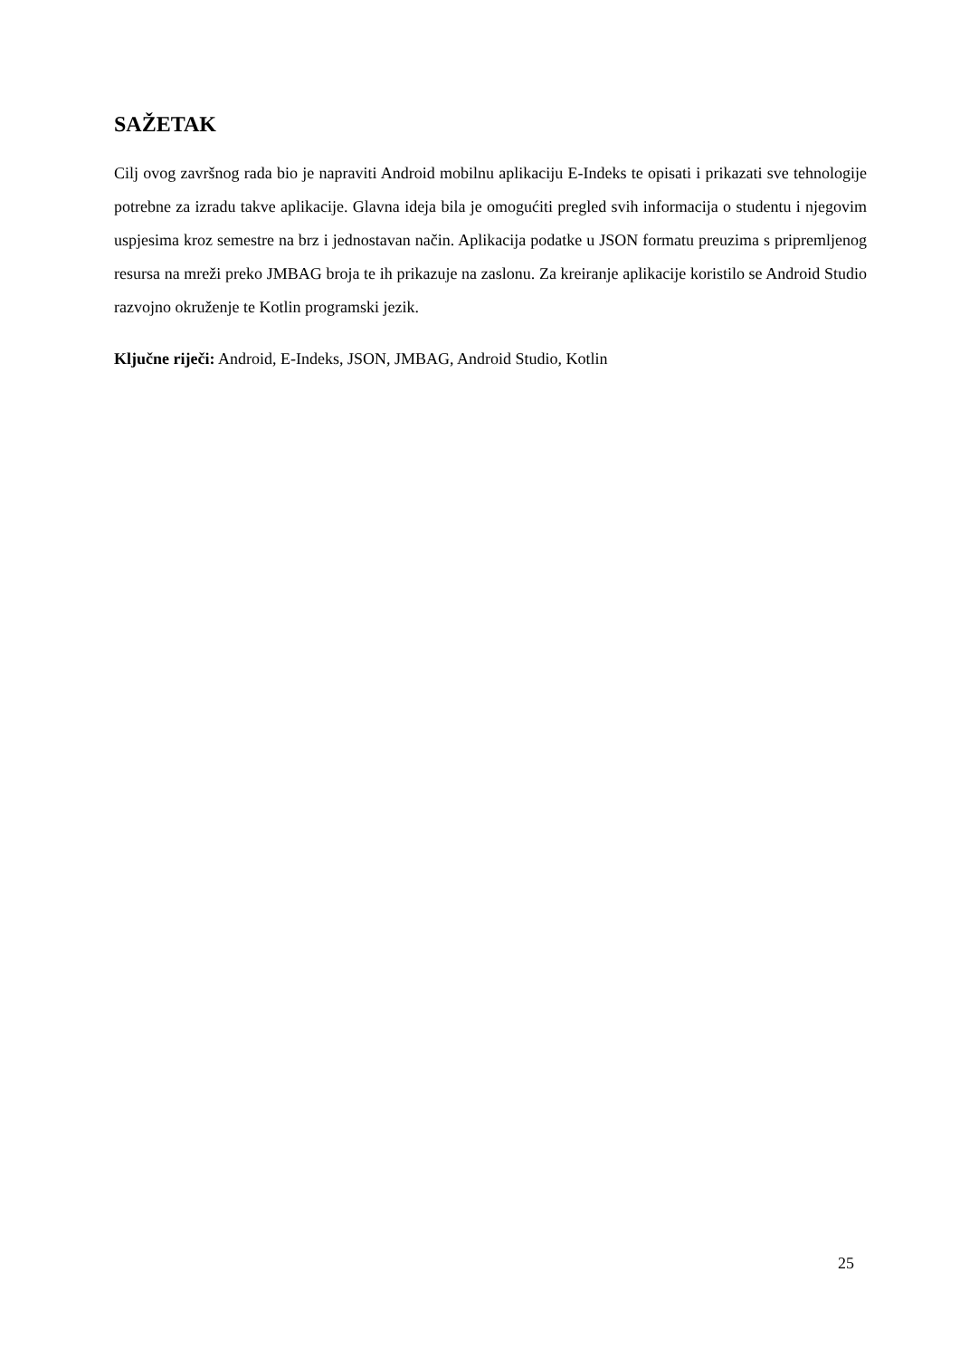SAŽETAK
Cilj ovog završnog rada bio je napraviti Android mobilnu aplikaciju E-Indeks te opisati i prikazati sve tehnologije potrebne za izradu takve aplikacije. Glavna ideja bila je omogućiti pregled svih informacija o studentu i njegovim uspjesima kroz semestre na brz i jednostavan način. Aplikacija podatke u JSON formatu preuzima s pripremljenog resursa na mreži preko JMBAG broja te ih prikazuje na zaslonu. Za kreiranje aplikacije koristilo se Android Studio razvojno okruženje te Kotlin programski jezik.
Ključne riječi: Android, E-Indeks, JSON, JMBAG, Android Studio, Kotlin
25